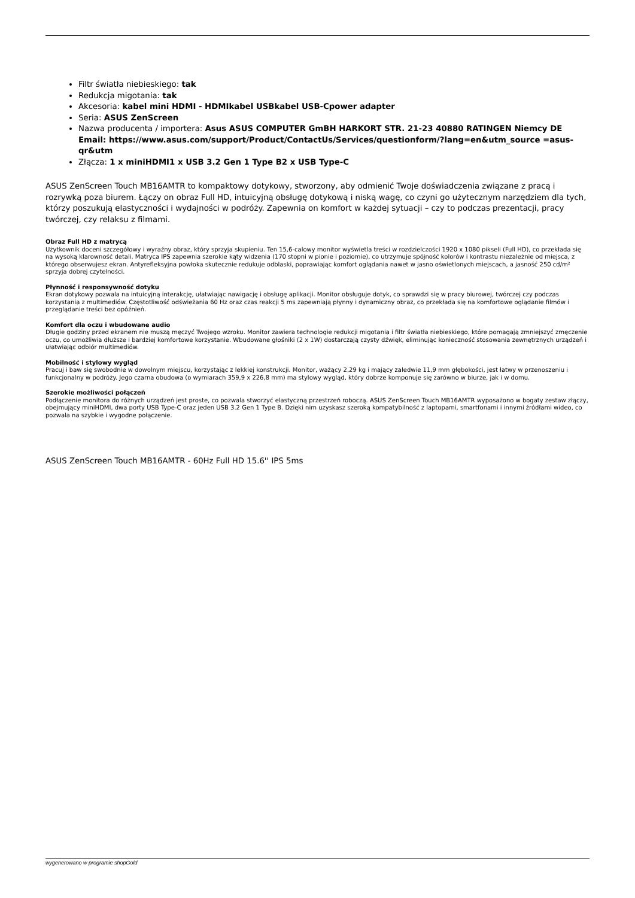Filtr światła niebieskiego: tak
Redukcja migotania: tak
Akcesoria: kabel mini HDMI - HDMIkabel USBkabel USB-Cpower adapter
Seria: ASUS ZenScreen
Nazwa producenta / importera: Asus ASUS COMPUTER GmBH HARKORT STR. 21-23 40880 RATINGEN Niemcy DE Email: https://www.asus.com/support/Product/ContactUs/Services/questionform/?lang=en&utm_source =asus-qr&utm
Złącza: 1 x miniHDMI1 x USB 3.2 Gen 1 Type B2 x USB Type-C
ASUS ZenScreen Touch MB16AMTR to kompaktowy dotykowy, stworzony, aby odmienić Twoje doświadczenia związane z pracą i rozrywką poza biurem. Łączy on obraz Full HD, intuicyjną obsługę dotykową i niską wagę, co czyni go użytecznym narzędziem dla tych, którzy poszukują elastyczności i wydajności w podróży. Zapewnia on komfort w każdej sytuacji – czy to podczas prezentacji, pracy twórczej, czy relaksu z filmami.
Obraz Full HD z matrycą
Użytkownik doceni szczegółowy i wyraźny obraz, który sprzyja skupieniu. Ten 15,6-calowy monitor wyświetla treści w rozdzielczości 1920 x 1080 pikseli (Full HD), co przekłada się na wysoką klarowność detali. Matryca IPS zapewnia szerokie kąty widzenia (170 stopni w pionie i poziomie), co utrzymuje spójność kolorów i kontrastu niezależnie od miejsca, z którego obserwujesz ekran. Antyrefleksyjna powłoka skutecznie redukuje odblaski, poprawiając komfort oglądania nawet w jasno oświetlonych miejscach, a jasność 250 cd/m² sprzyja dobrej czytelności.
Płynność i responsywność dotyku
Ekran dotykowy pozwala na intuicyjną interakcję, ułatwiając nawigację i obsługę aplikacji. Monitor obsługuje dotyk, co sprawdzi się w pracy biurowej, twórczej czy podczas korzystania z multimediów. Częstotliwość odświeżania 60 Hz oraz czas reakcji 5 ms zapewniają płynny i dynamiczny obraz, co przekłada się na komfortowe oglądanie filmów i przeglądanie treści bez opóźnień.
Komfort dla oczu i wbudowane audio
Długie godziny przed ekranem nie muszą męczyć Twojego wzroku. Monitor zawiera technologie redukcji migotania i filtr światła niebieskiego, które pomagają zmniejszyć zmęczenie oczu, co umożliwia dłuższe i bardziej komfortowe korzystanie. Wbudowane głośniki (2 x 1W) dostarczają czysty dźwięk, eliminując konieczność stosowania zewnętrznych urządzeń i ułatwiając odbiór multimediów.
Mobilność i stylowy wygląd
Pracuj i baw się swobodnie w dowolnym miejscu, korzystając z lekkiej konstrukcji. Monitor, ważący 2,29 kg i mający zaledwie 11,9 mm głębokości, jest łatwy w przenoszeniu i funkcjonalny w podróży. Jego czarna obudowa (o wymiarach 359,9 x 226,8 mm) ma stylowy wygląd, który dobrze komponuje się zarówno w biurze, jak i w domu.
Szerokie możliwości połączeń
Podłączenie monitora do różnych urządzeń jest proste, co pozwala stworzyć elastyczną przestrzeń roboczą. ASUS ZenScreen Touch MB16AMTR wyposażono w bogaty zestaw złączy, obejmujący miniHDMI, dwa porty USB Type-C oraz jeden USB 3.2 Gen 1 Type B. Dzięki nim uzyskasz szeroką kompatybilność z laptopami, smartfonami i innymi źródłami wideo, co pozwala na szybkie i wygodne połączenie.
ASUS ZenScreen Touch MB16AMTR - 60Hz Full HD 15.6'' IPS 5ms
wygenerowano w programie shopGold